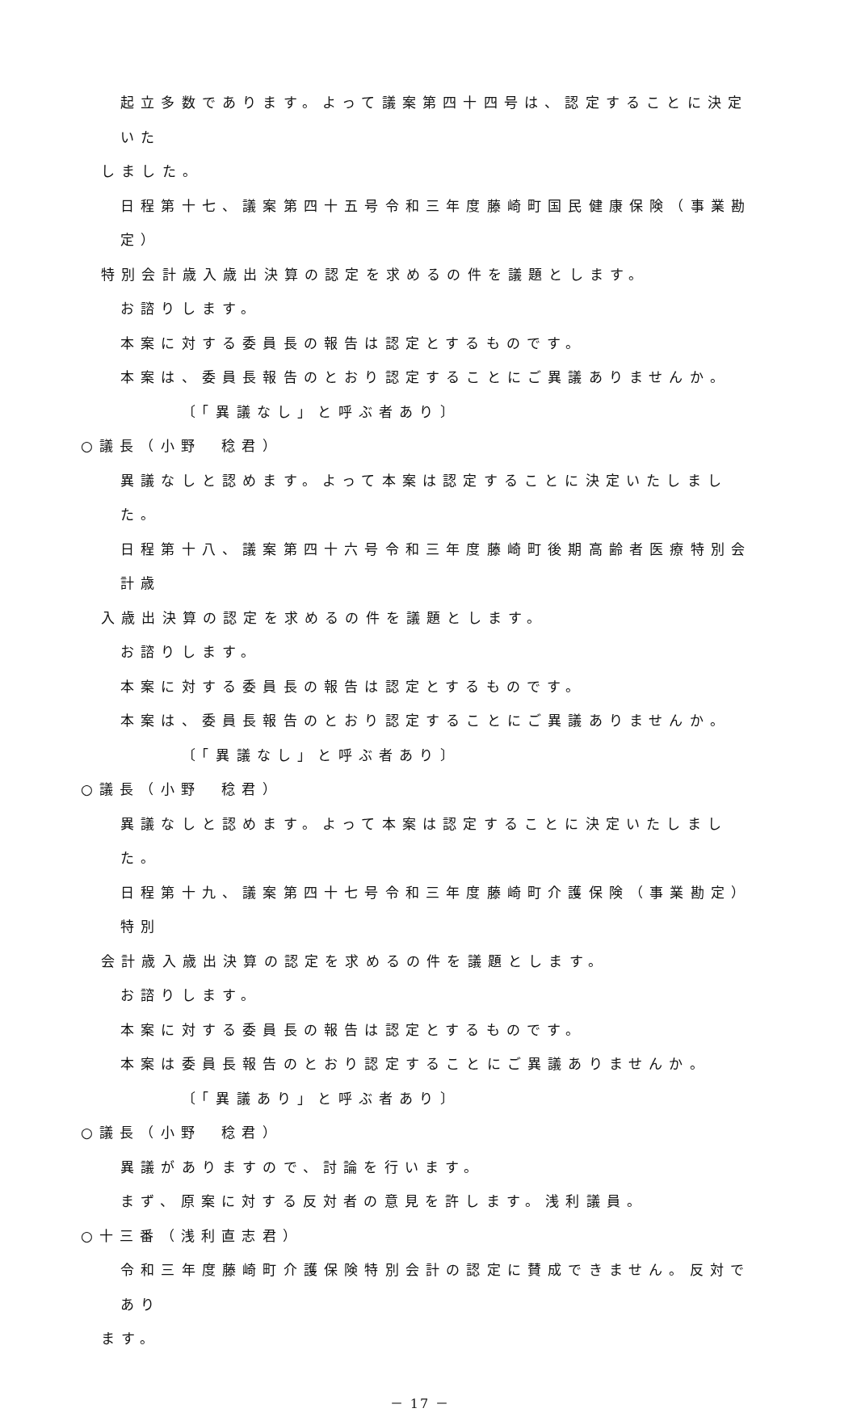起立多数であります。よって議案第四十四号は、認定することに決定いた
しました。
日程第十七、議案第四十五号令和三年度藤崎町国民健康保険（事業勘定）
特別会計歳入歳出決算の認定を求めるの件を議題とします。
お諮りします。
本案に対する委員長の報告は認定とするものです。
本案は、委員長報告のとおり認定することにご異議ありませんか。
〔「異議なし」と呼ぶ者あり〕
○議長（小野　稔君）
異議なしと認めます。よって本案は認定することに決定いたしました。
日程第十八、議案第四十六号令和三年度藤崎町後期高齢者医療特別会計歳
入歳出決算の認定を求めるの件を議題とします。
お諮りします。
本案に対する委員長の報告は認定とするものです。
本案は、委員長報告のとおり認定することにご異議ありませんか。
〔「異議なし」と呼ぶ者あり〕
○議長（小野　稔君）
異議なしと認めます。よって本案は認定することに決定いたしました。
日程第十九、議案第四十七号令和三年度藤崎町介護保険（事業勘定）特別
会計歳入歳出決算の認定を求めるの件を議題とします。
お諮りします。
本案に対する委員長の報告は認定とするものです。
本案は委員長報告のとおり認定することにご異議ありませんか。
〔「異議あり」と呼ぶ者あり〕
○議長（小野　稔君）
異議がありますので、討論を行います。
まず、原案に対する反対者の意見を許します。浅利議員。
○十三番（浅利直志君）
令和三年度藤崎町介護保険特別会計の認定に賛成できません。反対であり
ます。
－ 17 －